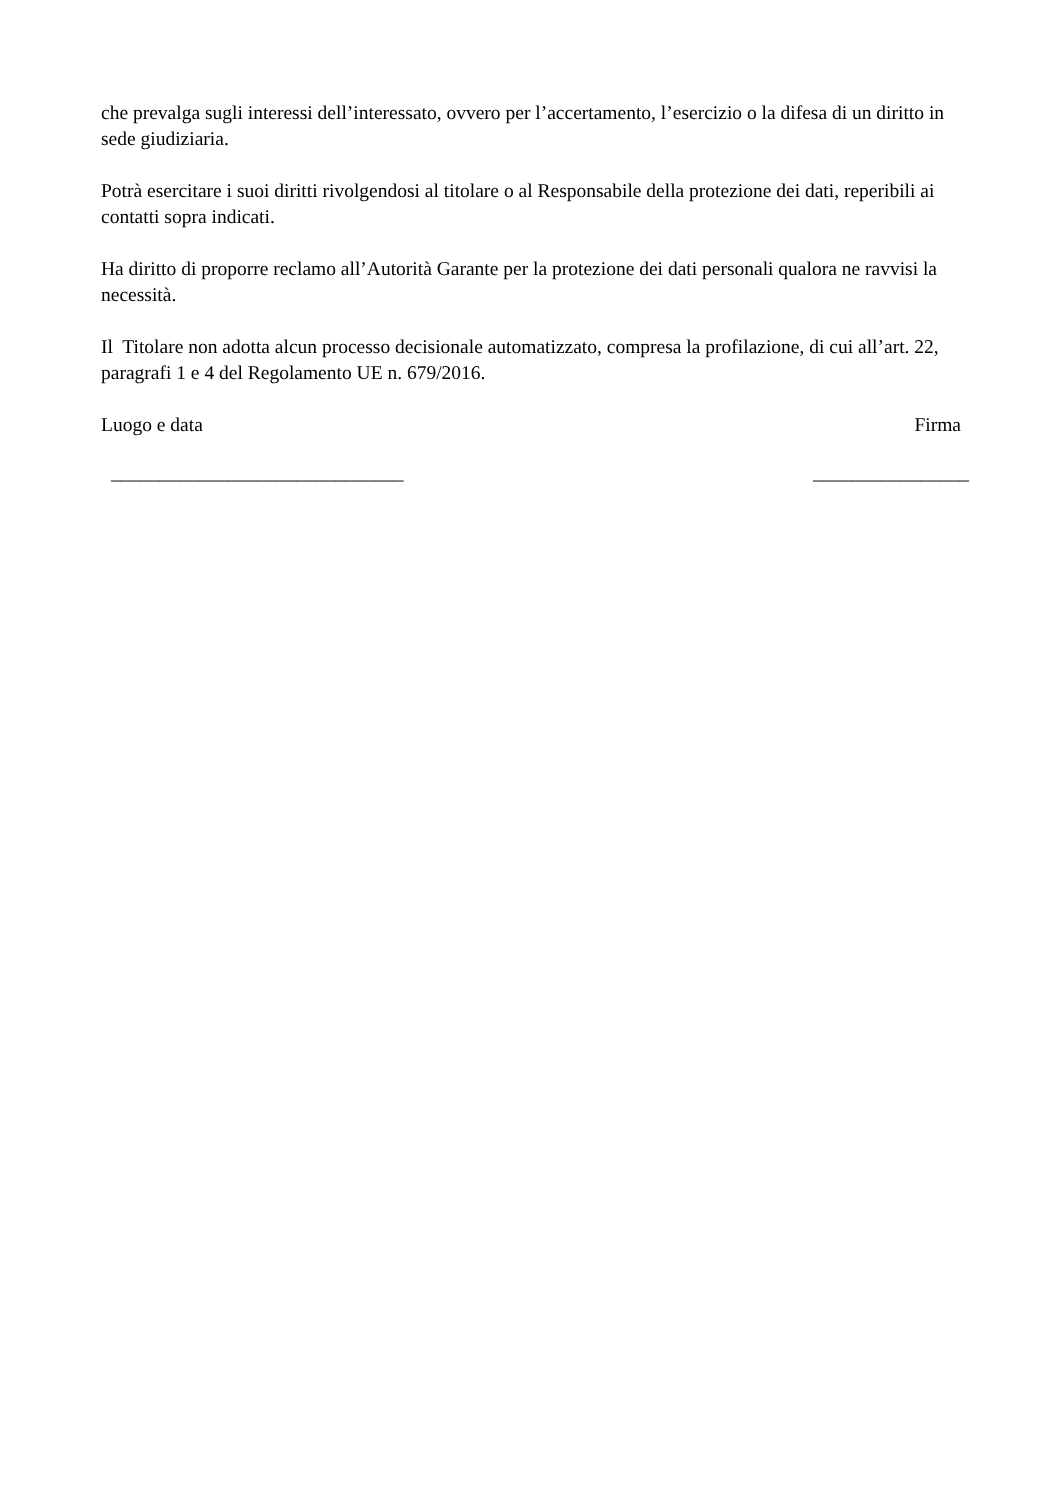che prevalga sugli interessi dell’interessato, ovvero per l’accertamento, l’esercizio o la difesa di un diritto in sede giudiziaria.
Potrà esercitare i suoi diritti rivolgendosi al titolare o al Responsabile della protezione dei dati, reperibili ai contatti sopra indicati.
Ha diritto di proporre reclamo all’Autorità Garante per la protezione dei dati personali qualora ne ravvisi la necessità.
Il Titolare non adotta alcun processo decisionale automatizzato, compresa la profilazione, di cui all’art. 22, paragrafi 1 e 4 del Regolamento UE n. 679/2016.
Luogo e data Firma
______________________________ ________________